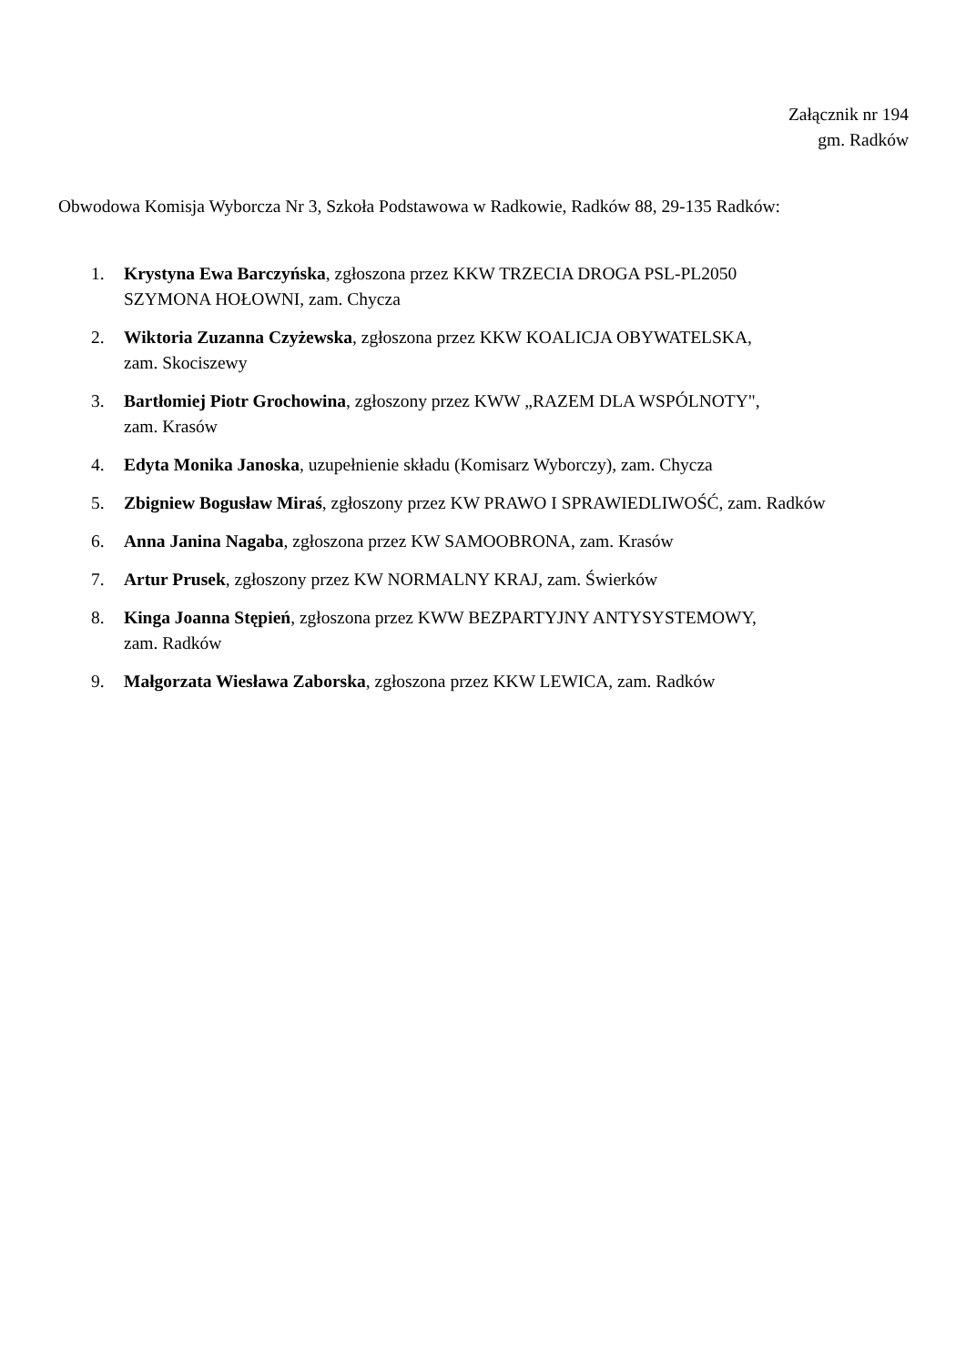Załącznik nr 194
gm. Radków
Obwodowa Komisja Wyborcza Nr 3, Szkoła Podstawowa w Radkowie, Radków 88, 29-135 Radków:
1. Krystyna Ewa Barczyńska, zgłoszona przez KKW TRZECIA DROGA PSL-PL2050
SZYMONA HOŁOWNI, zam. Chycza
2. Wiktoria Zuzanna Czyżewska, zgłoszona przez KKW KOALICJA OBYWATELSKA,
zam. Skociszewy
3. Bartłomiej Piotr Grochowina, zgłoszony przez KWW „RAZEM DLA WSPÓLNOTY",
zam. Krasów
4. Edyta Monika Janoska, uzupełnienie składu (Komisarz Wyborczy), zam. Chycza
5. Zbigniew Bogusław Miraś, zgłoszony przez KW PRAWO I SPRAWIEDLIWOŚĆ, zam. Radków
6. Anna Janina Nagaba, zgłoszona przez KW SAMOOBRONA, zam. Krasów
7. Artur Prusek, zgłoszony przez KW NORMALNY KRAJ, zam. Świerków
8. Kinga Joanna Stępień, zgłoszona przez KWW BEZPARTYJNY ANTYSYSTEMOWY,
zam. Radków
9. Małgorzata Wiesława Zaborska, zgłoszona przez KKW LEWICA, zam. Radków